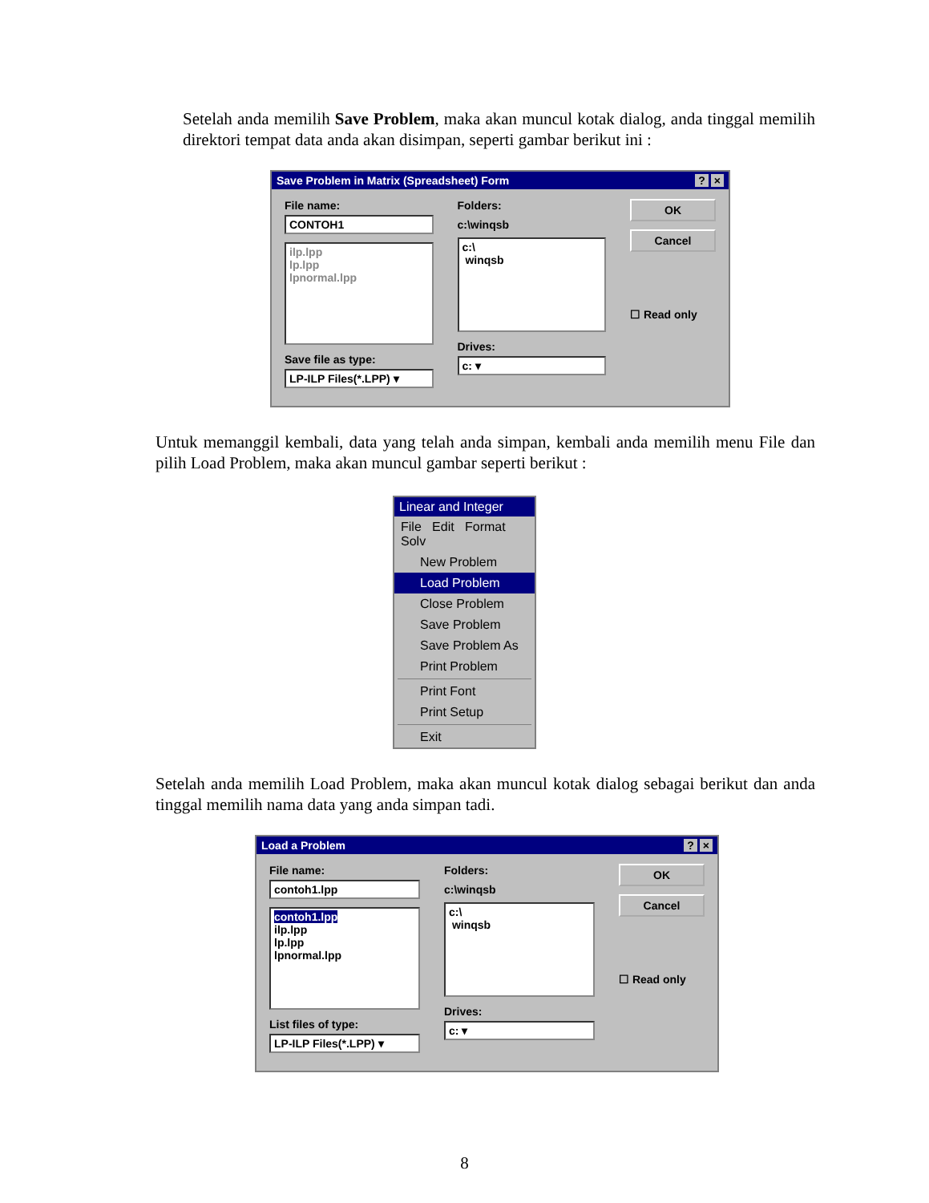Setelah anda memilih Save Problem, maka akan muncul kotak dialog, anda tinggal memilih direktori tempat data anda akan disimpan, seperti gambar berikut ini :
Save Problem in Matrix (Spreadsheet) Form? ×
File name:
CONTOH1
ilp.lpp
lp.lpp
lpnormal.lpp
Save file as type:
LP-ILP Files(*.LPP) ▾
Folders:
c:\winqsb
c:\
winqsb
Drives:
c: ▾
OK
Cancel
☐ Read only
Untuk memanggil kembali, data yang telah anda simpan, kembali anda memilih menu File dan pilih Load Problem, maka akan muncul gambar seperti berikut :
Linear and Integer
File Edit Format Solv
New Problem
Load Problem
Close Problem
Save Problem
Save Problem As
Print Problem
Print Font
Print Setup
Exit
Setelah anda memilih Load Problem, maka akan muncul kotak dialog sebagai berikut dan anda tinggal memilih nama data yang anda simpan tadi.
Load a Problem? ×
File name:
contoh1.lpp
contoh1.lpp
ilp.lpp
lp.lpp
lpnormal.lpp
List files of type:
LP-ILP Files(*.LPP) ▾
Folders:
c:\winqsb
c:\
winqsb
Drives:
c: ▾
OK
Cancel
☐ Read only
8